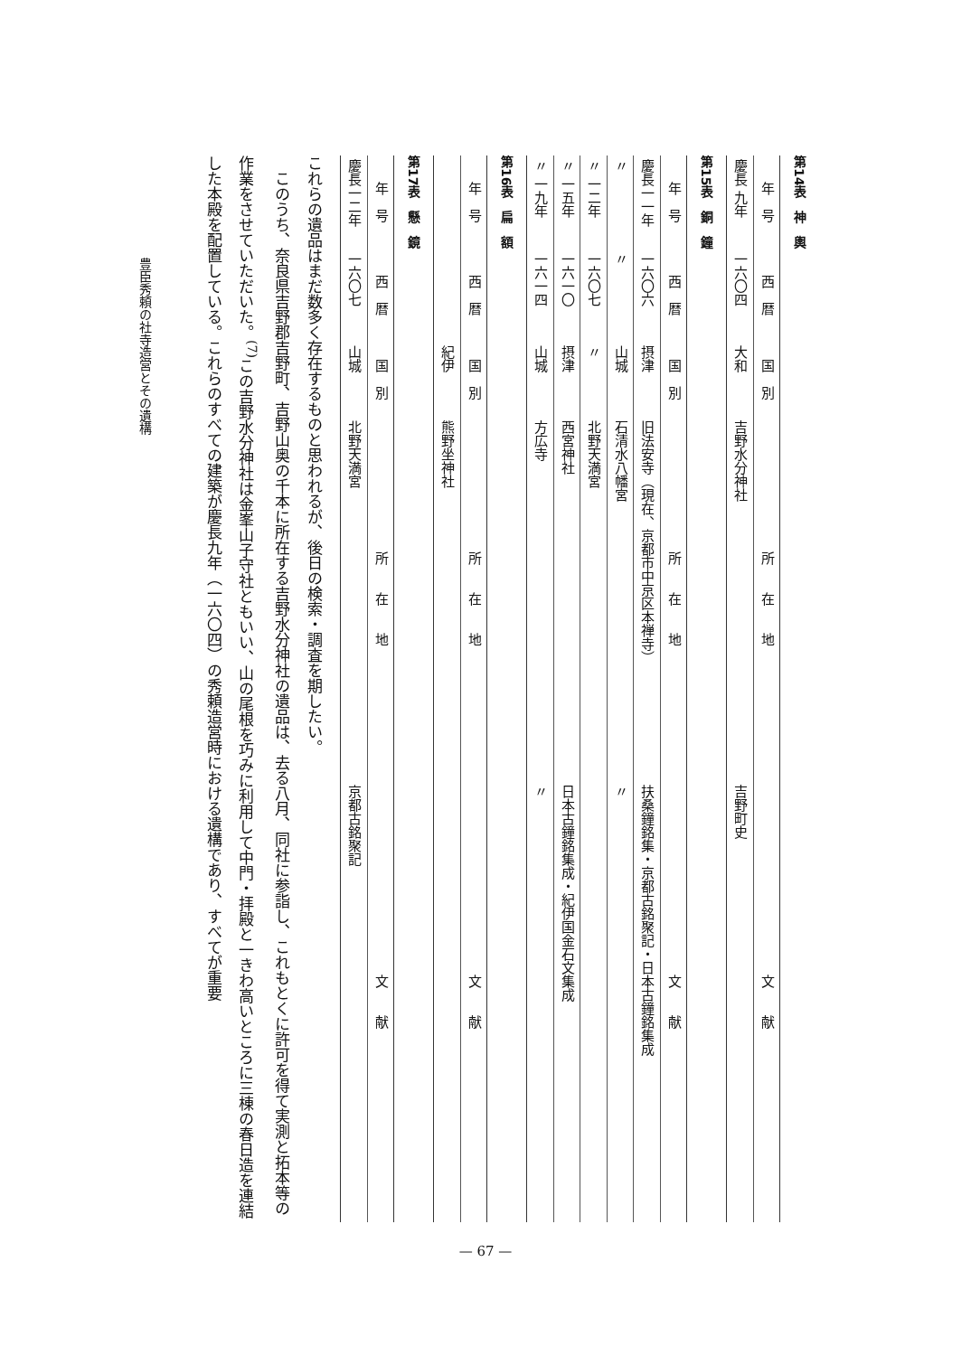第14表　神　輿
| 年 号 | 西 暦 | 国 別 | 所 在 地 | 文 献 |
| --- | --- | --- | --- | --- |
| 慶長 九年 | 一六〇四 | 大和 | 吉野水分神社 | 吉野町史 |
第15表　銅　鐘
| 年 号 | 西 暦 | 国 別 | 所 在 地 | 文 献 |
| --- | --- | --- | --- | --- |
| 慶長一一年 | 一六〇六 | 摂津 | 旧法安寺（現在、京都市中京区本禅寺） | 扶桑鐘銘集・京都古銘聚記・日本古鐘銘集成 |
| 〃 | 〃 | 山城 | 石清水八幡宮 | 〃 |
| 〃 一二年 | 一六〇七 | 〃 | 北野天満宮 | |
| 〃 一五年 | 一六一〇 | 摂津 | 西宮神社 | 日本古鐘銘集成・紀伊国金石文集成 |
| 〃 一九年 | 一六一四 | 山城 | 方広寺 | 〃 |
第16表　扁　額
| 年 号 | 西 暦 | 国 別 | 所 在 地 | 文 献 |
| --- | --- | --- | --- | --- |
| | | 紀伊 | 熊野坐神社 | |
第17表　懸　鏡
| 年 号 | 西 暦 | 国 別 | 所 在 地 | 文 献 |
| --- | --- | --- | --- | --- |
| 慶長一二年 | 一六〇七 | 山城 | 北野天満宮 | 京都古銘聚記 |
これらの遺品はまだ数多く存在するものと思われるが、後日の検索・調査を期したい。
このうち、奈良県吉野郡吉野町、吉野山奥の千本に所在する吉野水分神社の遺品は、去る八月、同社に参詣し、これもとくに許可を得て実測と拓本等の作業をさせていただいた。<sup>(7)</sup>この吉野水分神社は金峯山子守社ともいい、山の尾根を巧みに利用して中門・拝殿と一きわ高いところに三棟の春日造を連結した本殿を配置している。これらのすべての建築が慶長九年（一六〇四）の秀頼造営時における遺構であり、すべてが重要
豊臣秀頼の社寺造営とその遺構
— 67 —